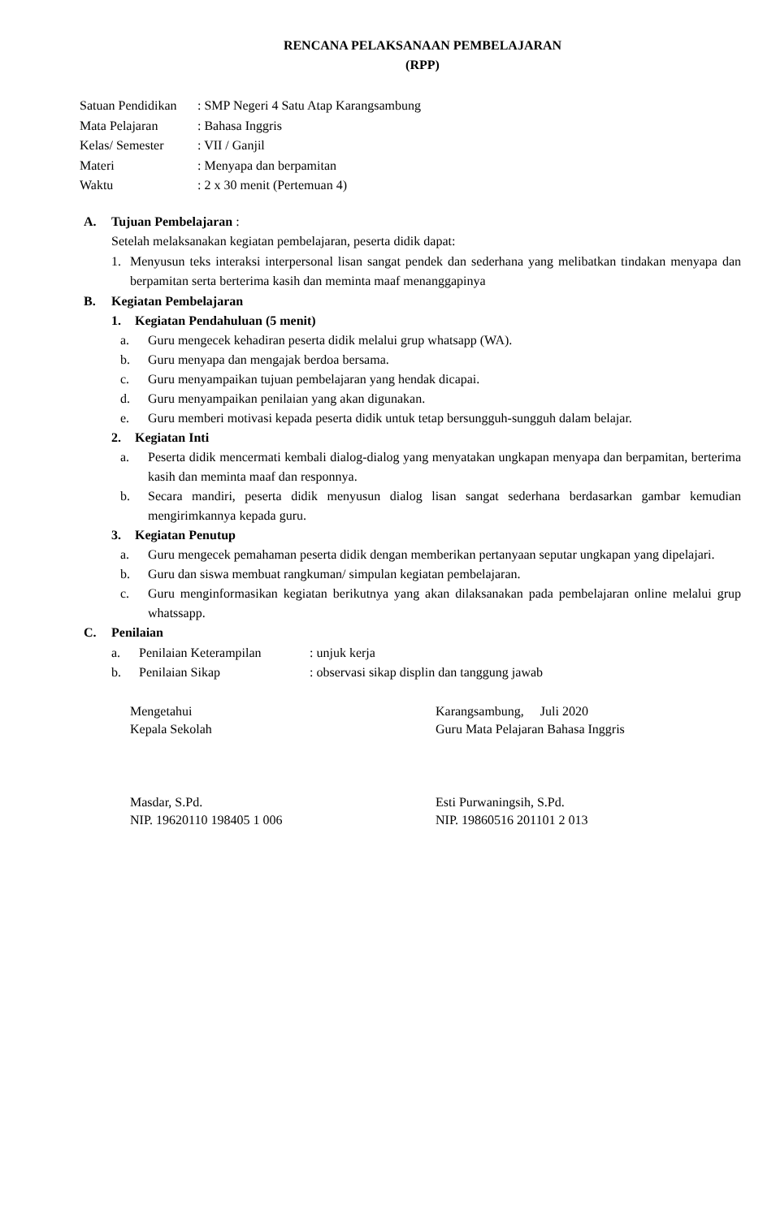RENCANA PELAKSANAAN PEMBELAJARAN
(RPP)
| Satuan Pendidikan | : SMP Negeri 4 Satu Atap Karangsambung |
| Mata Pelajaran | : Bahasa Inggris |
| Kelas/ Semester | : VII / Ganjil |
| Materi | : Menyapa dan berpamitan |
| Waktu | : 2 x 30 menit (Pertemuan 4) |
A. Tujuan Pembelajaran :
Setelah melaksanakan kegiatan pembelajaran, peserta didik dapat:
1. Menyusun teks interaksi interpersonal lisan sangat pendek dan sederhana yang melibatkan tindakan menyapa dan berpamitan serta berterima kasih dan meminta maaf menanggapinya
B. Kegiatan Pembelajaran
1. Kegiatan Pendahuluan (5 menit)
a. Guru mengecek kehadiran peserta didik melalui grup whatsapp (WA).
b. Guru menyapa dan mengajak berdoa bersama.
c. Guru menyampaikan tujuan pembelajaran yang hendak dicapai.
d. Guru menyampaikan penilaian yang akan digunakan.
e. Guru memberi motivasi kepada peserta didik untuk tetap bersungguh-sungguh dalam belajar.
2. Kegiatan Inti
a. Peserta didik mencermati kembali dialog-dialog yang menyatakan ungkapan menyapa dan berpamitan, berterima kasih dan meminta maaf dan responnya.
b. Secara mandiri, peserta didik menyusun dialog lisan sangat sederhana berdasarkan gambar kemudian mengirimkannya kepada guru.
3. Kegiatan Penutup
a. Guru mengecek pemahaman peserta didik dengan memberikan pertanyaan seputar ungkapan yang dipelajari.
b. Guru dan siswa membuat rangkuman/ simpulan kegiatan pembelajaran.
c. Guru menginformasikan kegiatan berikutnya yang akan dilaksanakan pada pembelajaran online melalui grup whatssapp.
C. Penilaian
a. Penilaian Keterampilan
: unjuk kerja
b. Penilaian Sikap : observasi sikap displin dan tanggung jawab
Mengetahui
Kepala Sekolah
Karangsambung, Juli 2020
Guru Mata Pelajaran Bahasa Inggris
Masdar, S.Pd.
NIP. 19620110 198405 1 006
Esti Purwaningsih, S.Pd.
NIP. 19860516 201101 2 013